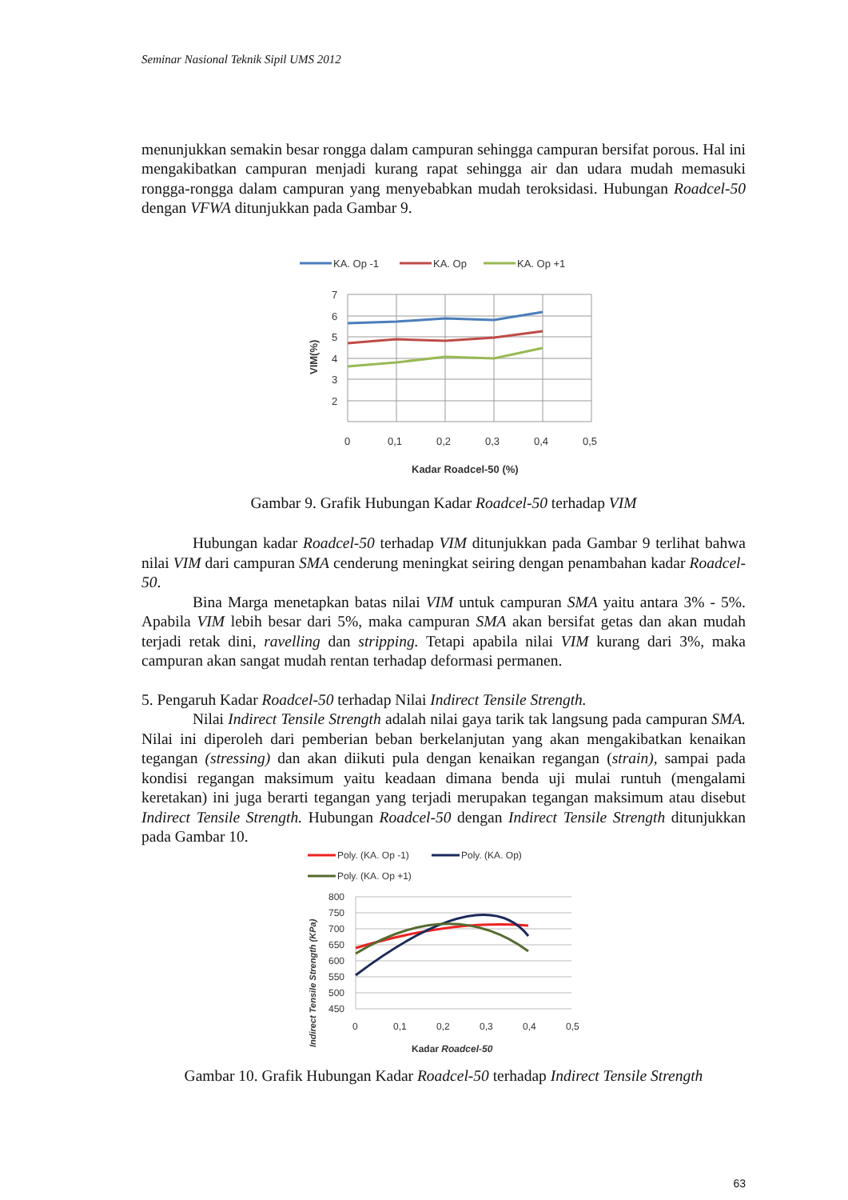Seminar Nasional Teknik Sipil UMS 2012
menunjukkan semakin besar rongga dalam campuran sehingga campuran bersifat porous. Hal ini mengakibatkan campuran menjadi kurang rapat sehingga air dan udara mudah memasuki rongga-rongga dalam campuran yang menyebabkan mudah teroksidasi. Hubungan Roadcel-50 dengan VFWA ditunjukkan pada Gambar 9.
KA. Op -1
KA. Op
KA. Op +1
7
6
5
4
3
2
0
0,1
0,2
0,3
0,4
0,5
Kadar Roadcel-50 (%)
VIM(%)
Gambar 9. Grafik Hubungan Kadar Roadcel-50 terhadap VIM
Hubungan kadar Roadcel-50 terhadap VIM ditunjukkan pada Gambar 9 terlihat bahwa nilai VIM dari campuran SMA cenderung meningkat seiring dengan penambahan kadar Roadcel-50.
Bina Marga menetapkan batas nilai VIM untuk campuran SMA yaitu antara 3% - 5%. Apabila VIM lebih besar dari 5%, maka campuran SMA akan bersifat getas dan akan mudah terjadi retak dini, ravelling dan stripping. Tetapi apabila nilai VIM kurang dari 3%, maka campuran akan sangat mudah rentan terhadap deformasi permanen.
5. Pengaruh Kadar Roadcel-50 terhadap Nilai Indirect Tensile Strength.
Nilai Indirect Tensile Strength adalah nilai gaya tarik tak langsung pada campuran SMA. Nilai ini diperoleh dari pemberian beban berkelanjutan yang akan mengakibatkan kenaikan tegangan (stressing) dan akan diikuti pula dengan kenaikan regangan (strain), sampai pada kondisi regangan maksimum yaitu keadaan dimana benda uji mulai runtuh (mengalami keretakan) ini juga berarti tegangan yang terjadi merupakan tegangan maksimum atau disebut Indirect Tensile Strength. Hubungan Roadcel-50 dengan Indirect Tensile Strength ditunjukkan pada Gambar 10.
Poly. (KA. Op -1)
Poly. (KA. Op)
Poly. (KA. Op +1)
800
750
700
650
600
550
500
450
0
0,1
0,2
0,3
0,4
0,5
Kadar Roadcel-50
Indirect Tensile Strength (KPa)
Gambar 10. Grafik Hubungan Kadar Roadcel-50 terhadap Indirect Tensile Strength
63